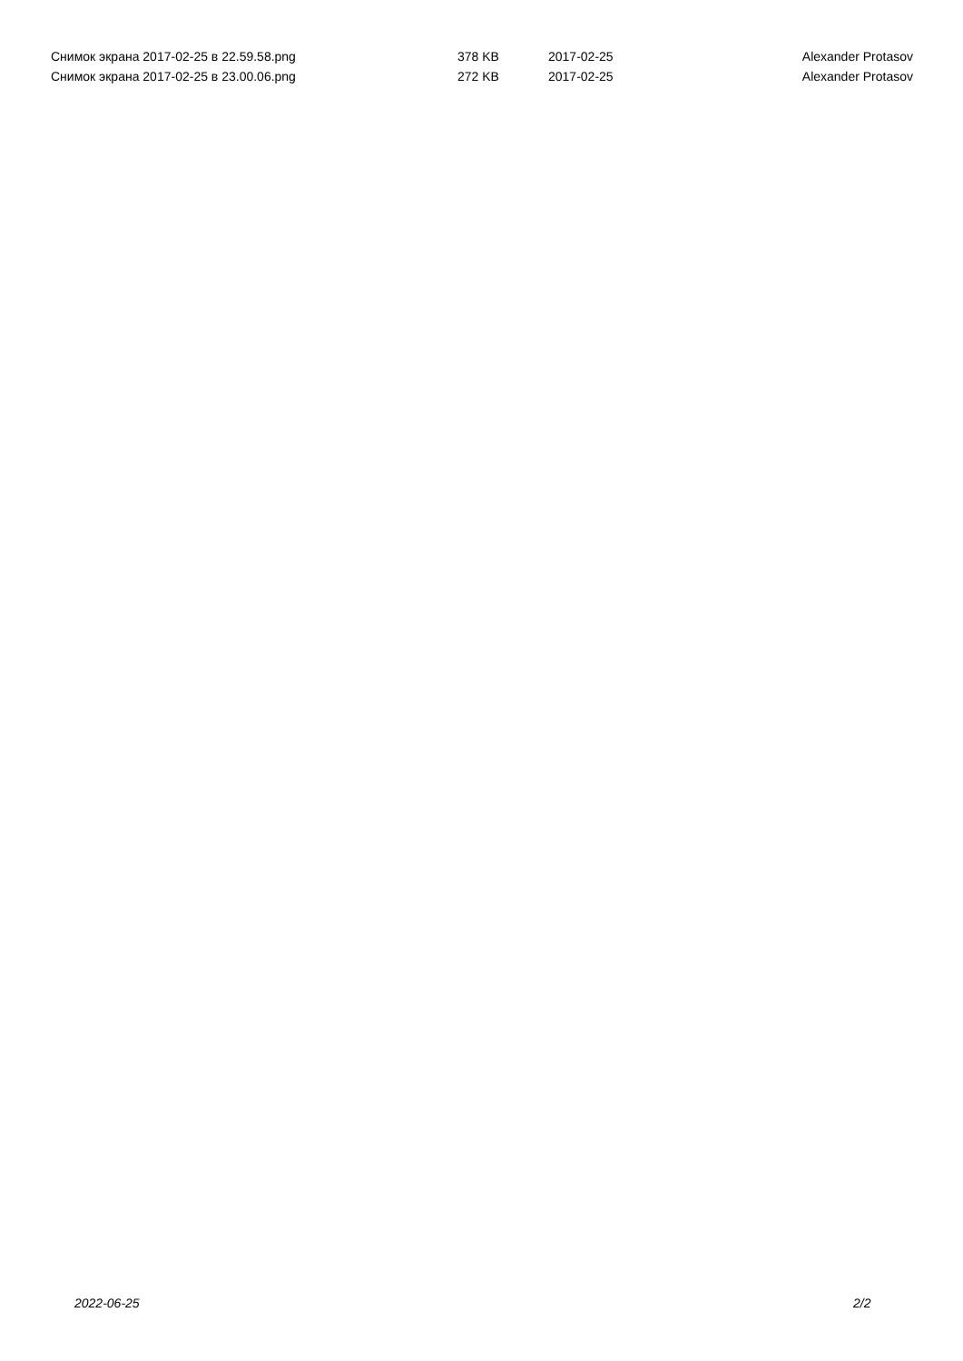| Снимок экрана 2017-02-25 в 22.59.58.png | 378 KB | 2017-02-25 | Alexander Protasov |
| Снимок экрана 2017-02-25 в 23.00.06.png | 272 KB | 2017-02-25 | Alexander Protasov |
2022-06-25 2/2